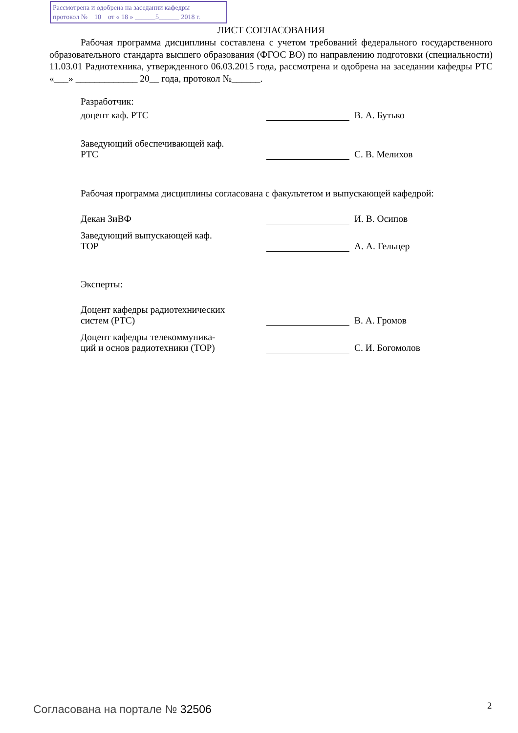Рассмотрена и одобрена на заседании кафедры
протокол № 10 от « 18 » ______5______ 2018 г.
ЛИСТ СОГЛАСОВАНИЯ
Рабочая программа дисциплины составлена с учетом требований федерального государственного образовательного стандарта высшего образования (ФГОС ВО) по направлению подготовки (специальности) 11.03.01 Радиотехника, утвержденного 06.03.2015 года, рассмотрена и одобрена на заседании кафедры РТС «___» _____________ 20__ года, протокол №______.
Разработчик:
доцент каф. РТС
В. А. Бутько
Заведующий обеспечивающей каф.
РТС
С. В. Мелихов
Рабочая программа дисциплины согласована с факультетом и выпускающей кафедрой:
Декан ЗиВФ
И. В. Осипов
Заведующий выпускающей каф.
ТОР
А. А. Гельцер
Эксперты:
Доцент кафедры радиотехнических
систем (РТС)
В. А. Громов
Доцент кафедры телекоммуника-
ций и основ радиотехники (ТОР)
С. И. Богомолов
Согласована на портале № 32506 2